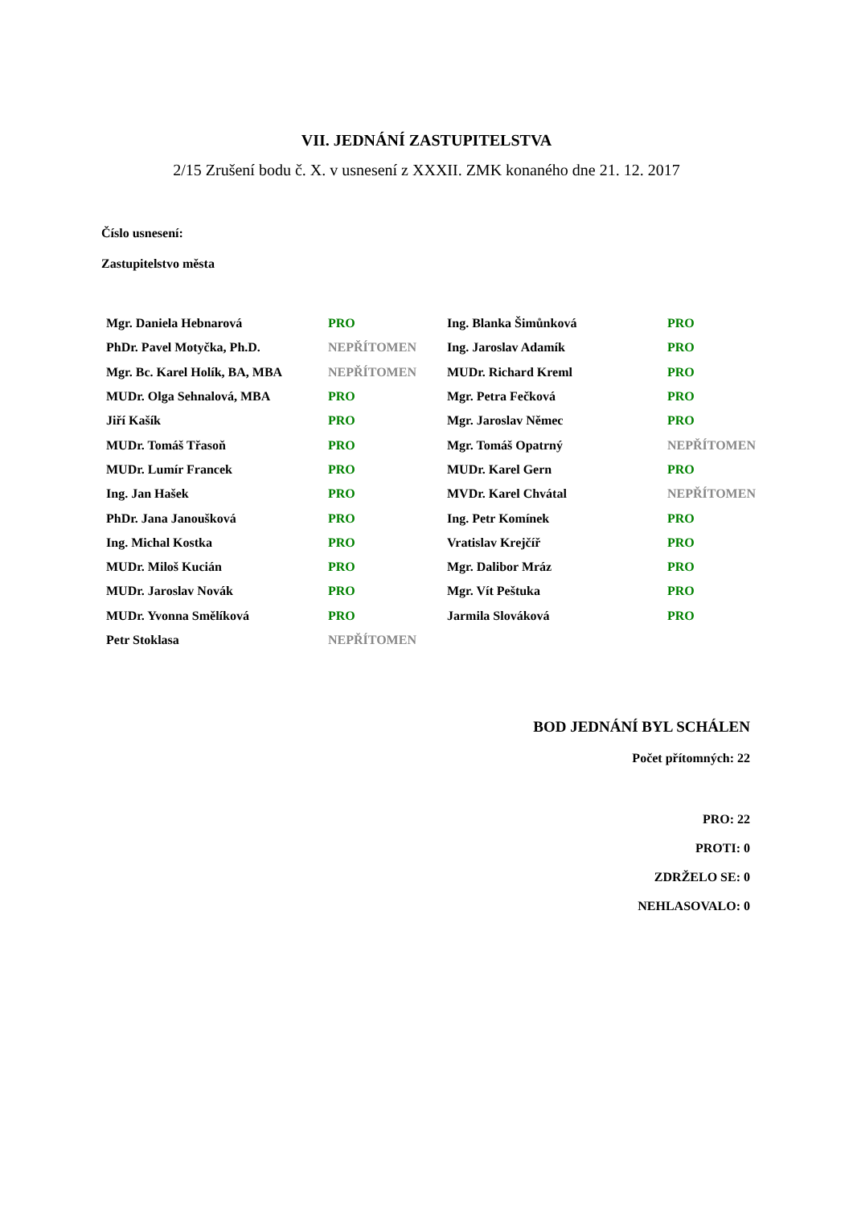VII. JEDNÁNÍ ZASTUPITELSTVA
2/15 Zrušení bodu č. X. v usnesení z XXXII. ZMK konaného dne 21. 12. 2017
Číslo usnesení:
Zastupitelstvo města
| Mgr. Daniela Hebnarová | PRO | Ing. Blanka Šimůnková | PRO |
| PhDr. Pavel Motyčka, Ph.D. | NEPŘÍTOMEN | Ing. Jaroslav Adamík | PRO |
| Mgr. Bc. Karel Holík, BA, MBA | NEPŘÍTOMEN | MUDr. Richard Kreml | PRO |
| MUDr. Olga Sehnalová, MBA | PRO | Mgr. Petra Fečková | PRO |
| Jiří Kašík | PRO | Mgr. Jaroslav Němec | PRO |
| MUDr. Tomáš Třasoň | PRO | Mgr. Tomáš Opatrný | NEPŘÍTOMEN |
| MUDr. Lumír Francek | PRO | MUDr. Karel Gern | PRO |
| Ing. Jan Hašek | PRO | MVDr. Karel Chvátal | NEPŘÍTOMEN |
| PhDr. Jana Janoušková | PRO | Ing. Petr Komínek | PRO |
| Ing. Michal Kostka | PRO | Vratislav Krejčíř | PRO |
| MUDr. Miloš Kucián | PRO | Mgr. Dalibor Mráz | PRO |
| MUDr. Jaroslav Novák | PRO | Mgr. Vít Peštuka | PRO |
| MUDr. Yvonna Smělíková | PRO | Jarmila Slováková | PRO |
| Petr Stoklasa | NEPŘÍTOMEN | | |
BOD JEDNÁNÍ BYL SCHÁLEN
Počet přítomných: 22
PRO: 22
PROTI: 0
ZDRŽELO SE: 0
NEHLASOVALO: 0